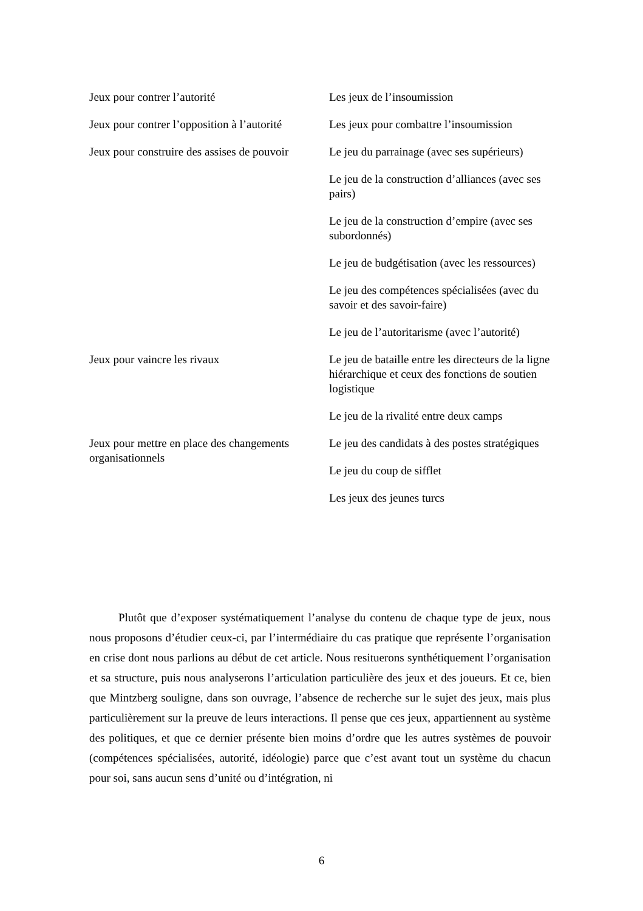| Jeux pour contrer l’autorité | Les jeux de l’insoumission |
| Jeux pour contrer l’opposition à l’autorité | Les jeux pour combattre l’insoumission |
| Jeux pour construire des assises de pouvoir | Le jeu du parrainage (avec ses supérieurs) |
| | Le jeu de la construction d’alliances (avec ses pairs) |
| | Le jeu de la construction d’empire (avec ses subordonnés) |
| | Le jeu de budgétisation (avec les ressources) |
| | Le jeu des compétences spécialisées (avec du savoir et des savoir-faire) |
| | Le jeu de l’autoritarisme (avec l’autorité) |
| Jeux pour vaincre les rivaux | Le jeu de bataille entre les directeurs de la ligne hiérarchique et ceux des fonctions de soutien logistique |
| | Le jeu de la rivalité entre deux camps |
| Jeux pour mettre en place des changements organisationnels | Le jeu des candidats à des postes stratégiques |
| | Le jeu du coup de sifflet |
| | Les jeux des jeunes turcs |
Plutôt que d’exposer systématiquement l’analyse du contenu de chaque type de jeux, nous nous proposons d’étudier ceux-ci, par l’intermédiaire du cas pratique que représente l’organisation en crise dont nous parlions au début de cet article. Nous resituerons synthétiquement l’organisation et sa structure, puis nous analyserons l’articulation particulière des jeux et des joueurs. Et ce, bien que Mintzberg souligne, dans son ouvrage, l’absence de recherche sur le sujet des jeux, mais plus particulièrement sur la preuve de leurs interactions. Il pense que ces jeux, appartiennent au système des politiques, et que ce dernier présente bien moins d’ordre que les autres systèmes de pouvoir (compétences spécialisées, autorité, idéologie) parce que c’est avant tout un système du chacun pour soi, sans aucun sens d’unité ou d’intégration, ni
6